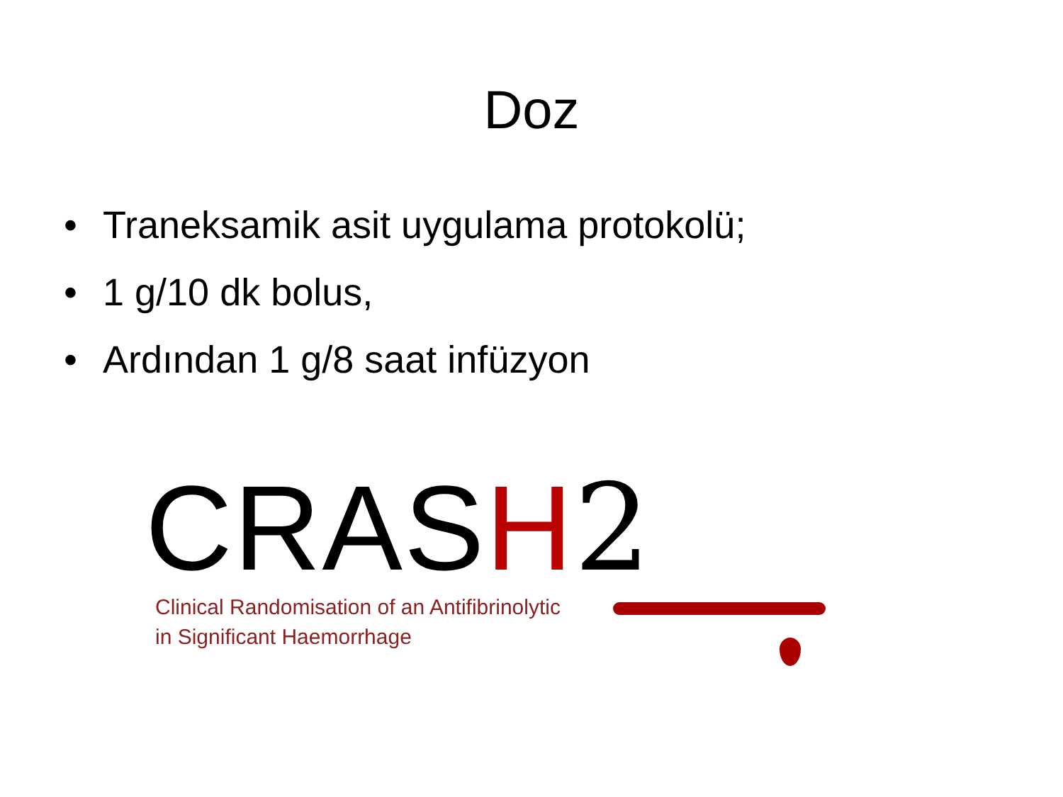Doz
• Traneksamik asit uygulama protokolü;
• 1 g/10 dk bolus,
• Ardından 1 g/8 saat infüzyon
CRASH 2
Clinical Randomisation of an Antifibrinolytic
in Significant Haemorrhage